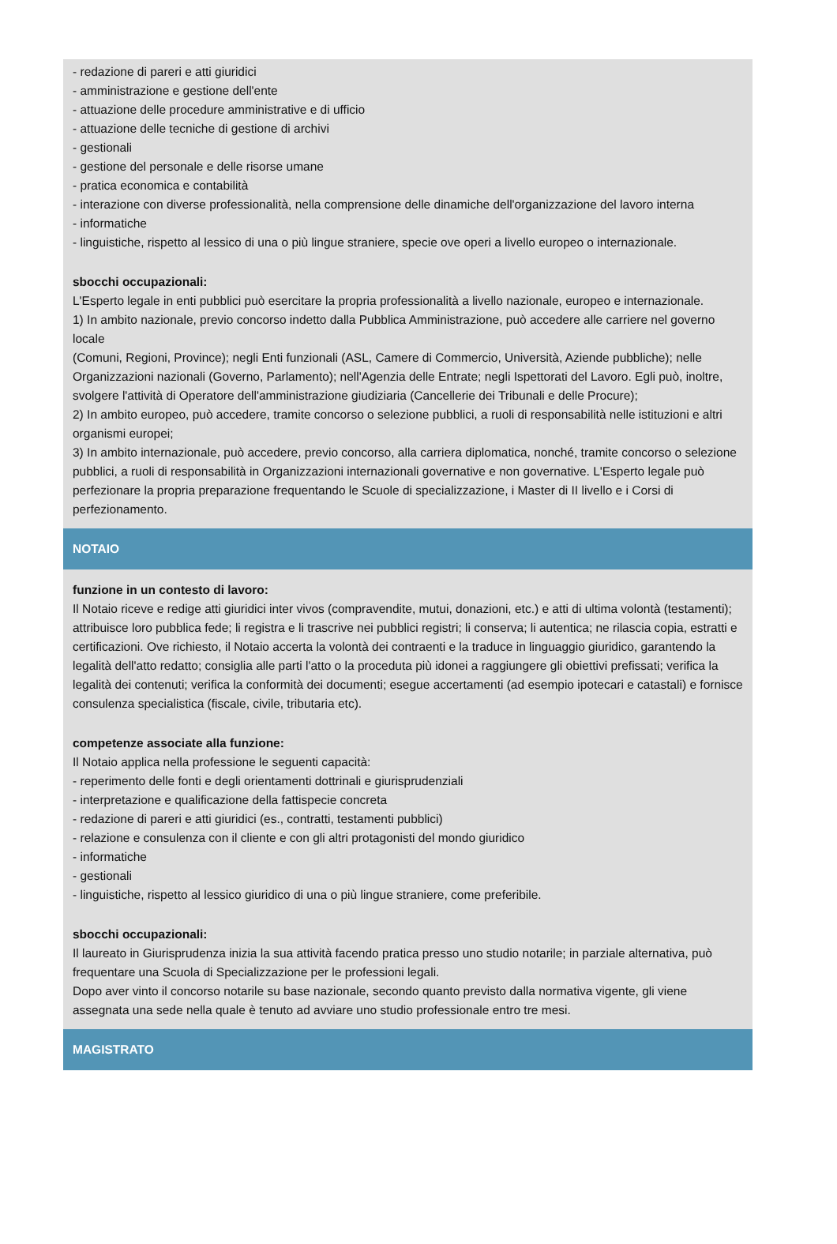- redazione di pareri e atti giuridici
- amministrazione e gestione dell'ente
- attuazione delle procedure amministrative e di ufficio
- attuazione delle tecniche di gestione di archivi
- gestionali
- gestione del personale e delle risorse umane
- pratica economica e contabilità
- interazione con diverse professionalità, nella comprensione delle dinamiche dell'organizzazione del lavoro interna
- informatiche
- linguistiche, rispetto al lessico di una o più lingue straniere, specie ove operi a livello europeo o internazionale.
sbocchi occupazionali:
L'Esperto legale in enti pubblici può esercitare la propria professionalità a livello nazionale, europeo e internazionale.
1) In ambito nazionale, previo concorso indetto dalla Pubblica Amministrazione, può accedere alle carriere nel governo locale
(Comuni, Regioni, Province); negli Enti funzionali (ASL, Camere di Commercio, Università, Aziende pubbliche); nelle Organizzazioni nazionali (Governo, Parlamento); nell'Agenzia delle Entrate; negli Ispettorati del Lavoro. Egli può, inoltre,
svolgere l'attività di Operatore dell'amministrazione giudiziaria (Cancellerie dei Tribunali e delle Procure);
2) In ambito europeo, può accedere, tramite concorso o selezione pubblici, a ruoli di responsabilità nelle istituzioni e altri organismi europei;
3) In ambito internazionale, può accedere, previo concorso, alla carriera diplomatica, nonché, tramite concorso o selezione pubblici, a ruoli di responsabilità in Organizzazioni internazionali governative e non governative. L'Esperto legale può perfezionare la propria preparazione frequentando le Scuole di specializzazione, i Master di II livello e i Corsi di perfezionamento.
NOTAIO
funzione in un contesto di lavoro:
Il Notaio riceve e redige atti giuridici inter vivos (compravendite, mutui, donazioni, etc.) e atti di ultima volontà (testamenti);
attribuisce loro pubblica fede; li registra e li trascrive nei pubblici registri; li conserva; li autentica; ne rilascia copia, estratti e certificazioni. Ove richiesto, il Notaio accerta la volontà dei contraenti e la traduce in linguaggio giuridico, garantendo la legalità dell'atto redatto; consiglia alle parti l'atto o la proceduta più idonei a raggiungere gli obiettivi prefissati; verifica la legalità dei contenuti; verifica la conformità dei documenti; esegue accertamenti (ad esempio ipotecari e catastali) e fornisce consulenza specialistica (fiscale, civile, tributaria etc).
competenze associate alla funzione:
Il Notaio applica nella professione le seguenti capacità:
- reperimento delle fonti e degli orientamenti dottrinali e giurisprudenziali
- interpretazione e qualificazione della fattispecie concreta
- redazione di pareri e atti giuridici (es., contratti, testamenti pubblici)
- relazione e consulenza con il cliente e con gli altri protagonisti del mondo giuridico
- informatiche
- gestionali
- linguistiche, rispetto al lessico giuridico di una o più lingue straniere, come preferibile.
sbocchi occupazionali:
Il laureato in Giurisprudenza inizia la sua attività facendo pratica presso uno studio notarile; in parziale alternativa, può frequentare una Scuola di Specializzazione per le professioni legali.
Dopo aver vinto il concorso notarile su base nazionale, secondo quanto previsto dalla normativa vigente, gli viene assegnata una sede nella quale è tenuto ad avviare uno studio professionale entro tre mesi.
MAGISTRATO